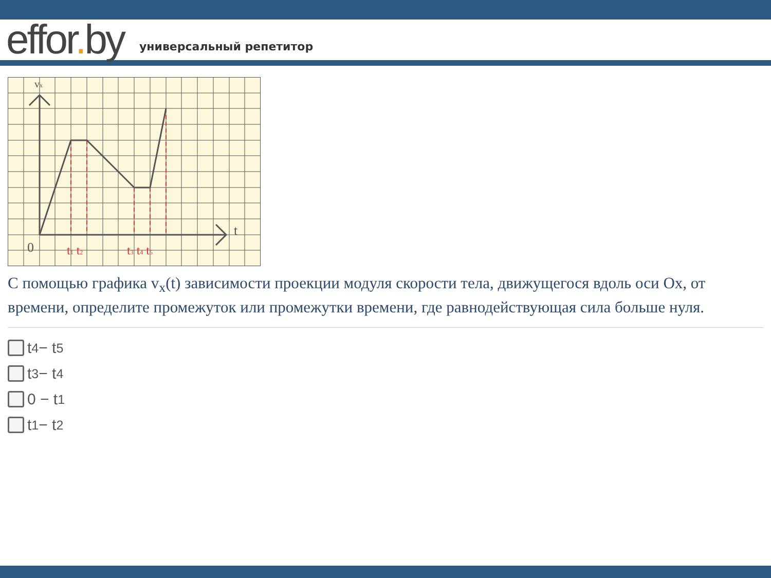effor. by
универсальный репетитор
vx
t
0
t1 t2
t3 t4 t5
С помощью графика v<sub>x</sub>(t) зависимости проекции модуля скорости тела, движущегося вдоль оси Ox, от времени, определите промежуток или промежутки времени, где равнодействующая сила больше нуля.
t<sub>4</sub> − t<sub>5</sub>
t<sub>3</sub> − t<sub>4</sub>
0 − t<sub>1</sub>
t<sub>1</sub> − t<sub>2</sub>